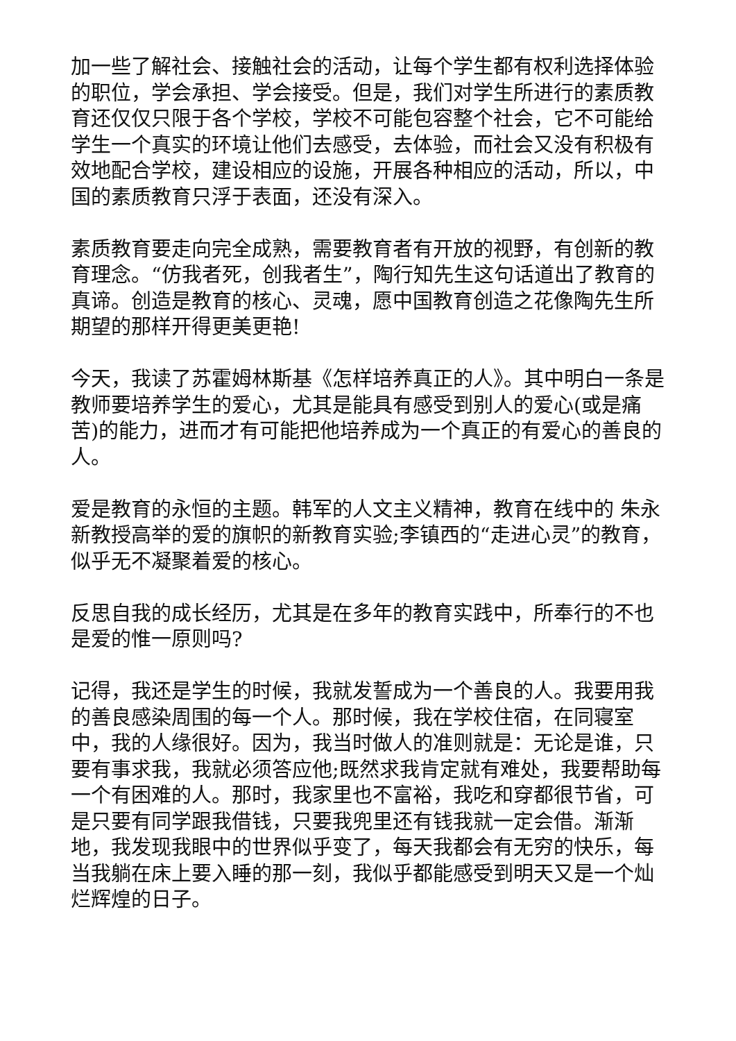加一些了解社会、接触社会的活动，让每个学生都有权利选择体验的职位，学会承担、学会接受。但是，我们对学生所进行的素质教育还仅仅只限于各个学校，学校不可能包容整个社会，它不可能给学生一个真实的环境让他们去感受，去体验，而社会又没有积极有效地配合学校，建设相应的设施，开展各种相应的活动，所以，中国的素质教育只浮于表面，还没有深入。
素质教育要走向完全成熟，需要教育者有开放的视野，有创新的教育理念。“仿我者死，创我者生”，陶行知先生这句话道出了教育的真谛。创造是教育的核心、灵魂，愿中国教育创造之花像陶先生所期望的那样开得更美更艳!
今天，我读了苏霍姆林斯基《怎样培养真正的人》。其中明白一条是教师要培养学生的爱心，尤其是能具有感受到别人的爱心(或是痛苦)的能力，进而才有可能把他培养成为一个真正的有爱心的善良的人。
爱是教育的永恒的主题。韩军的人文主义精神，教育在线中的 朱永新教授高举的爱的旗帜的新教育实验;李镇西的“走进心灵”的教育，似乎无不凝聚着爱的核心。
反思自我的成长经历，尤其是在多年的教育实践中，所奉行的不也是爱的惟一原则吗?
记得，我还是学生的时候，我就发誓成为一个善良的人。我要用我的善良感染周围的每一个人。那时候，我在学校住宿，在同寝室中，我的人缘很好。因为，我当时做人的准则就是：无论是谁，只要有事求我，我就必须答应他;既然求我肯定就有难处，我要帮助每一个有困难的人。那时，我家里也不富裕，我吃和穿都很节省，可是只要有同学跟我借钱，只要我兜里还有钱我就一定会借。渐渐地，我发现我眼中的世界似乎变了，每天我都会有无穷的快乐，每当我躺在床上要入睡的那一刻，我似乎都能感受到明天又是一个灿烂辉煌的日子。